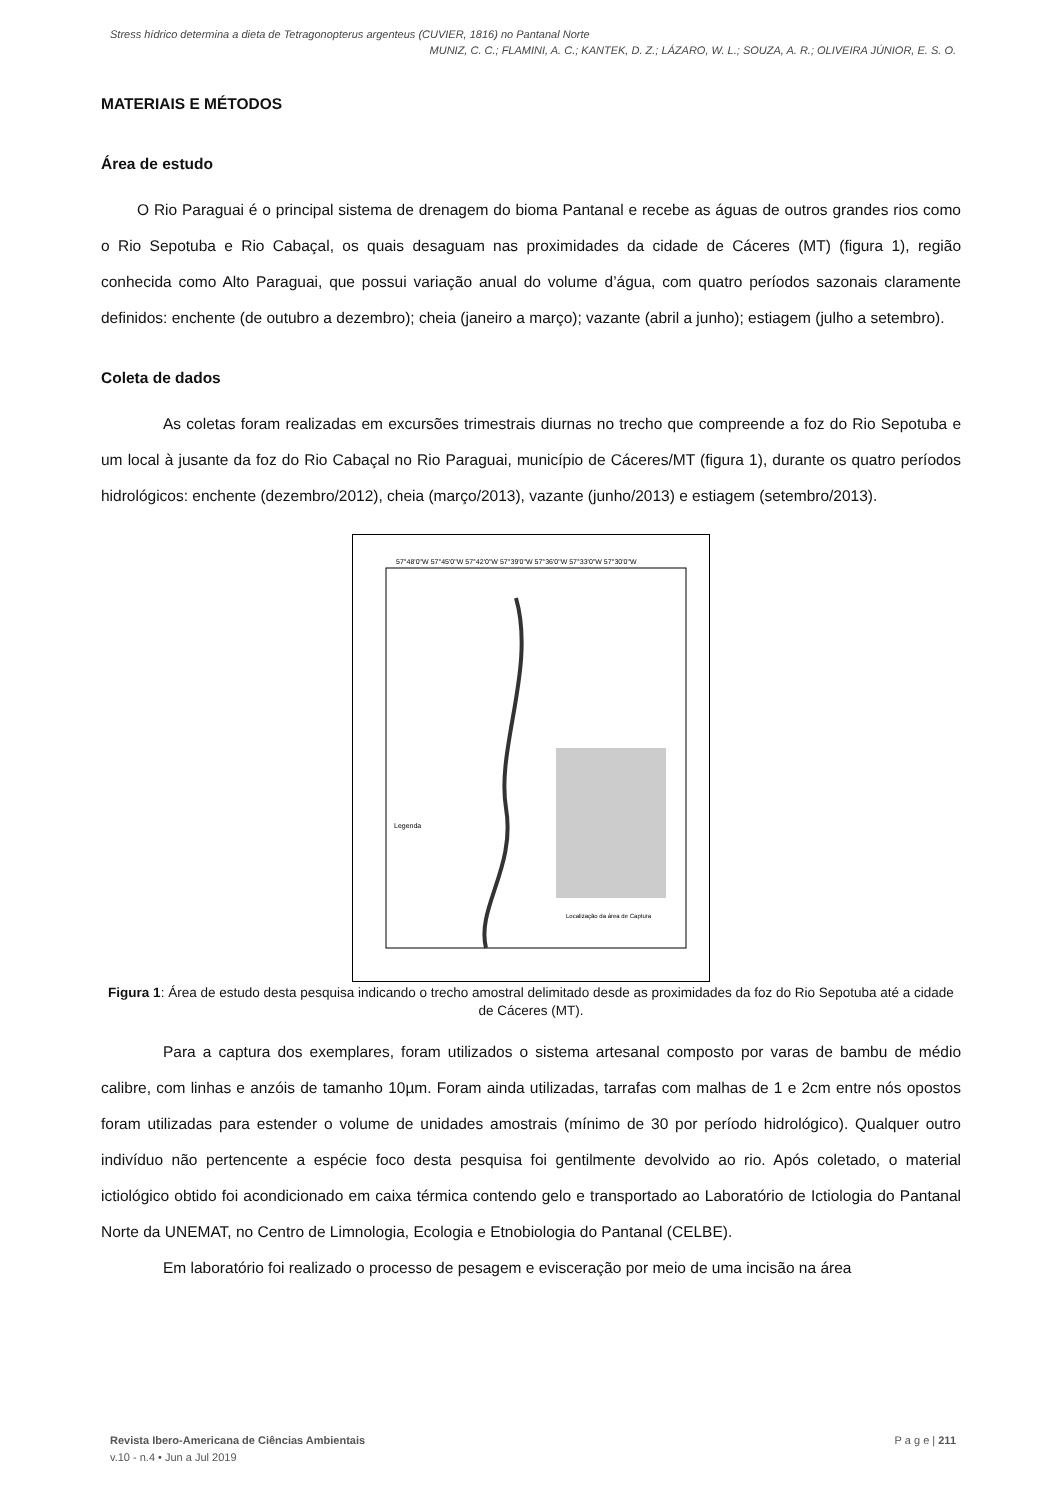Stress hídrico determina a dieta de Tetragonopterus argenteus (CUVIER, 1816) no Pantanal Norte
MUNIZ, C. C.; FLAMINI, A. C.; KANTEK, D. Z.; LÁZARO, W. L.; SOUZA, A. R.; OLIVEIRA JÚNIOR, E. S. O.
MATERIAIS E MÉTODOS
Área de estudo
O Rio Paraguai é o principal sistema de drenagem do bioma Pantanal e recebe as águas de outros grandes rios como o Rio Sepotuba e Rio Cabaçal, os quais desaguam nas proximidades da cidade de Cáceres (MT) (figura 1), região conhecida como Alto Paraguai, que possui variação anual do volume d’água, com quatro períodos sazonais claramente definidos: enchente (de outubro a dezembro); cheia (janeiro a março); vazante (abril a junho); estiagem (julho a setembro).
Coleta de dados
As coletas foram realizadas em excursões trimestrais diurnas no trecho que compreende a foz do Rio Sepotuba e um local à jusante da foz do Rio Cabaçal no Rio Paraguai, município de Cáceres/MT (figura 1), durante os quatro períodos hidrológicos: enchente (dezembro/2012), cheia (março/2013), vazante (junho/2013) e estiagem (setembro/2013).
57°48'0"W 57°45'0"W 57°42'0"W 57°39'0"W 57°36'0"W 57°33'0"W 57°30'0"W
Legenda
Localização da área de Captura
Figura 1: Área de estudo desta pesquisa indicando o trecho amostral delimitado desde as proximidades da foz do Rio Sepotuba até a cidade de Cáceres (MT).
Para a captura dos exemplares, foram utilizados o sistema artesanal composto por varas de bambu de médio calibre, com linhas e anzóis de tamanho 10µm. Foram ainda utilizadas, tarrafas com malhas de 1 e 2cm entre nós opostos foram utilizadas para estender o volume de unidades amostrais (mínimo de 30 por período hidrológico). Qualquer outro indivíduo não pertencente a espécie foco desta pesquisa foi gentilmente devolvido ao rio. Após coletado, o material ictiológico obtido foi acondicionado em caixa térmica contendo gelo e transportado ao Laboratório de Ictiologia do Pantanal Norte da UNEMAT, no Centro de Limnologia, Ecologia e Etnobiologia do Pantanal (CELBE).
Em laboratório foi realizado o processo de pesagem e evisceração por meio de uma incisão na área
Revista Ibero-Americana de Ciências Ambientais
v.10 - n.4 • Jun a Jul 2019
P a g e | 211